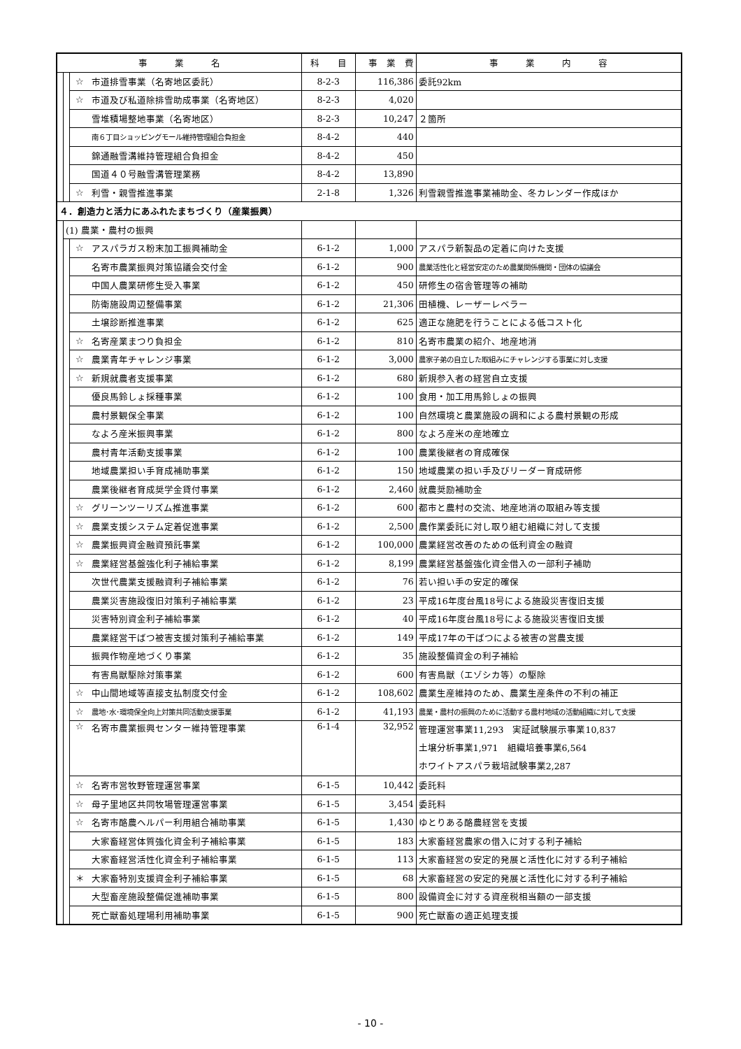| 事 業 名 | | | | 科 目 | 事 業 費 | 事 業 内 容 |
| --- | --- | --- | --- | --- | --- | --- |
| | | ☆ | 市道排雪事業（名寄地区委託） | 8-2-3 | 116,386 | 委託92km |
| | | ☆ | 市道及び私道除排雪助成事業（名寄地区） | 8-2-3 | 4,020 | |
| | | | 雪堆積場整地事業（名寄地区） | 8-2-3 | 10,247 | ２箇所 |
| | | | 南６丁目ショッピングモール維持管理組合負担金 | 8-4-2 | 440 | |
| | | | 錦通融雪溝維持管理組合負担金 | 8-4-2 | 450 | |
| | | | 国道４０号融雪溝管理業務 | 8-4-2 | 13,890 | |
| | | ☆ | 利雪・親雪推進事業 | 2-1-8 | 1,326 | 利雪親雪推進事業補助金、冬カレンダー作成ほか |
| ４．創造力と活力にあふれたまちづくり（産業振興） | | | | | | |
| | (1) 農業・農村の振興 | | | | | |
| | | ☆ | アスパラガス粉末加工振興補助金 | 6-1-2 | 1,000 | アスパラ新製品の定着に向けた支援 |
| | | | 名寄市農業振興対策協議会交付金 | 6-1-2 | 900 | 農業活性化と経営安定のため農業関係機関・団体の協議会 |
| | | | 中国人農業研修生受入事業 | 6-1-2 | 450 | 研修生の宿舎管理等の補助 |
| | | | 防衛施設周辺整備事業 | 6-1-2 | 21,306 | 田植機、レーザーレベラー |
| | | | 土壌診断推進事業 | 6-1-2 | 625 | 適正な施肥を行うことによる低コスト化 |
| | | ☆ | 名寄産業まつり負担金 | 6-1-2 | 810 | 名寄市農業の紹介、地産地消 |
| | | ☆ | 農業青年チャレンジ事業 | 6-1-2 | 3,000 | 農家子弟の自立した取組みにチャレンジする事業に対し支援 |
| | | ☆ | 新規就農者支援事業 | 6-1-2 | 680 | 新規参入者の経営自立支援 |
| | | | 優良馬鈴しょ採種事業 | 6-1-2 | 100 | 食用・加工用馬鈴しょの振興 |
| | | | 農村景観保全事業 | 6-1-2 | 100 | 自然環境と農業施設の調和による農村景観の形成 |
| | | | なよろ産米振興事業 | 6-1-2 | 800 | なよろ産米の産地確立 |
| | | | 農村青年活動支援事業 | 6-1-2 | 100 | 農業後継者の育成確保 |
| | | | 地域農業担い手育成補助事業 | 6-1-2 | 150 | 地域農業の担い手及びリーダー育成研修 |
| | | | 農業後継者育成奨学金貸付事業 | 6-1-2 | 2,460 | 就農奨励補助金 |
| | | ☆ | グリーンツーリズム推進事業 | 6-1-2 | 600 | 都市と農村の交流、地産地消の取組み等支援 |
| | | ☆ | 農業支援システム定着促進事業 | 6-1-2 | 2,500 | 農作業委託に対し取り組む組織に対して支援 |
| | | ☆ | 農業振興資金融資預託事業 | 6-1-2 | 100,000 | 農業経営改善のための低利資金の融資 |
| | | ☆ | 農業経営基盤強化利子補給事業 | 6-1-2 | 8,199 | 農業経営基盤強化資金借入の一部利子補助 |
| | | | 次世代農業支援融資利子補給事業 | 6-1-2 | 76 | 若い担い手の安定的確保 |
| | | | 農業災害施設復旧対策利子補給事業 | 6-1-2 | 23 | 平成16年度台風18号による施設災害復旧支援 |
| | | | 災害特別資金利子補給事業 | 6-1-2 | 40 | 平成16年度台風18号による施設災害復旧支援 |
| | | | 農業経営干ばつ被害支援対策利子補給事業 | 6-1-2 | 149 | 平成17年の干ばつによる被害の営農支援 |
| | | | 振興作物産地づくり事業 | 6-1-2 | 35 | 施設整備資金の利子補給 |
| | | | 有害鳥獣駆除対策事業 | 6-1-2 | 600 | 有害鳥獣（エゾシカ等）の駆除 |
| | | ☆ | 中山間地域等直接支払制度交付金 | 6-1-2 | 108,602 | 農業生産維持のため、農業生産条件の不利の補正 |
| | | ☆ | 農地･水･環境保全向上対策共同活動支援事業 | 6-1-2 | 41,193 | 農業・農村の振興のために活動する農村地域の活動組織に対して支援 |
| | | ☆ | 名寄市農業振興センター維持管理事業 | 6-1-4 | 32,952 | 管理運営事業11,293 実証試験展示事業10,837 土壌分析事業1,971 組織培養事業6,564 ホワイトアスパラ栽培試験事業2,287 |
| | | ☆ | 名寄市営牧野管理運営事業 | 6-1-5 | 10,442 | 委託料 |
| | | ☆ | 母子里地区共同牧場管理運営事業 | 6-1-5 | 3,454 | 委託料 |
| | | ☆ | 名寄市酪農ヘルパー利用組合補助事業 | 6-1-5 | 1,430 | ゆとりある酪農経営を支援 |
| | | | 大家畜経営体質強化資金利子補給事業 | 6-1-5 | 183 | 大家畜経営農家の借入に対する利子補給 |
| | | | 大家畜経営活性化資金利子補給事業 | 6-1-5 | 113 | 大家畜経営の安定的発展と活性化に対する利子補給 |
| | | ＊ | 大家畜特別支援資金利子補給事業 | 6-1-5 | 68 | 大家畜経営の安定的発展と活性化に対する利子補給 |
| | | | 大型畜産施設整備促進補助事業 | 6-1-5 | 800 | 設備資金に対する資産税相当額の一部支援 |
| | | | 死亡獣畜処理場利用補助事業 | 6-1-5 | 900 | 死亡獣畜の適正処理支援 |
- 10 -